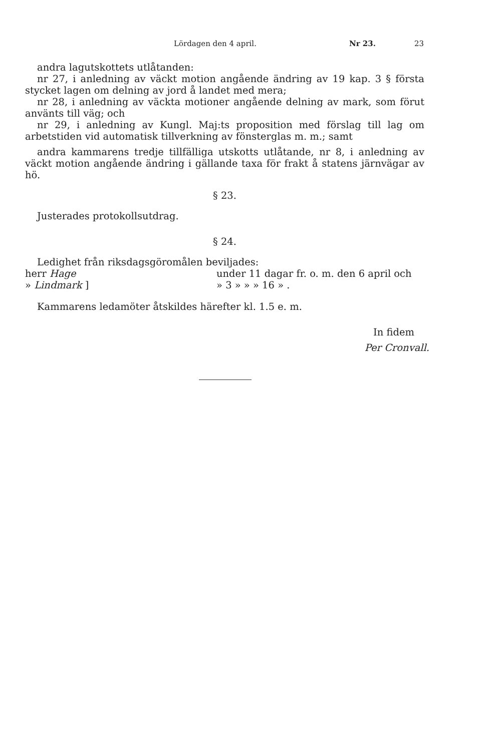Lördagen den 4 april. Nr 23. 23
andra lagutskottets utlåtanden:
nr 27, i anledning av väckt motion angående ändring av 19 kap. 3 § första stycket lagen om delning av jord å landet med mera;
nr 28, i anledning av väckta motioner angående delning av mark, som förut använts till väg; och
nr 29, i anledning av Kungl. Maj:ts proposition med förslag till lag om arbetstiden vid automatisk tillverkning av fönsterglas m. m.; samt
andra kammarens tredje tillfälliga utskotts utlåtande, nr 8, i anledning av väckt motion angående ändring i gällande taxa för frakt å statens järnvägar av hö.
§ 23.
Justerades protokollsutdrag.
§ 24.
Ledighet från riksdagsgöromålen beviljades:
herr Hage under 11 dagar fr. o. m. den 6 april och
» Lindmark ] » 3 » » » 16 » .
Kammarens ledamöter åtskildes härefter kl. 1.5 e. m.
In fidem
Per Cronvall.